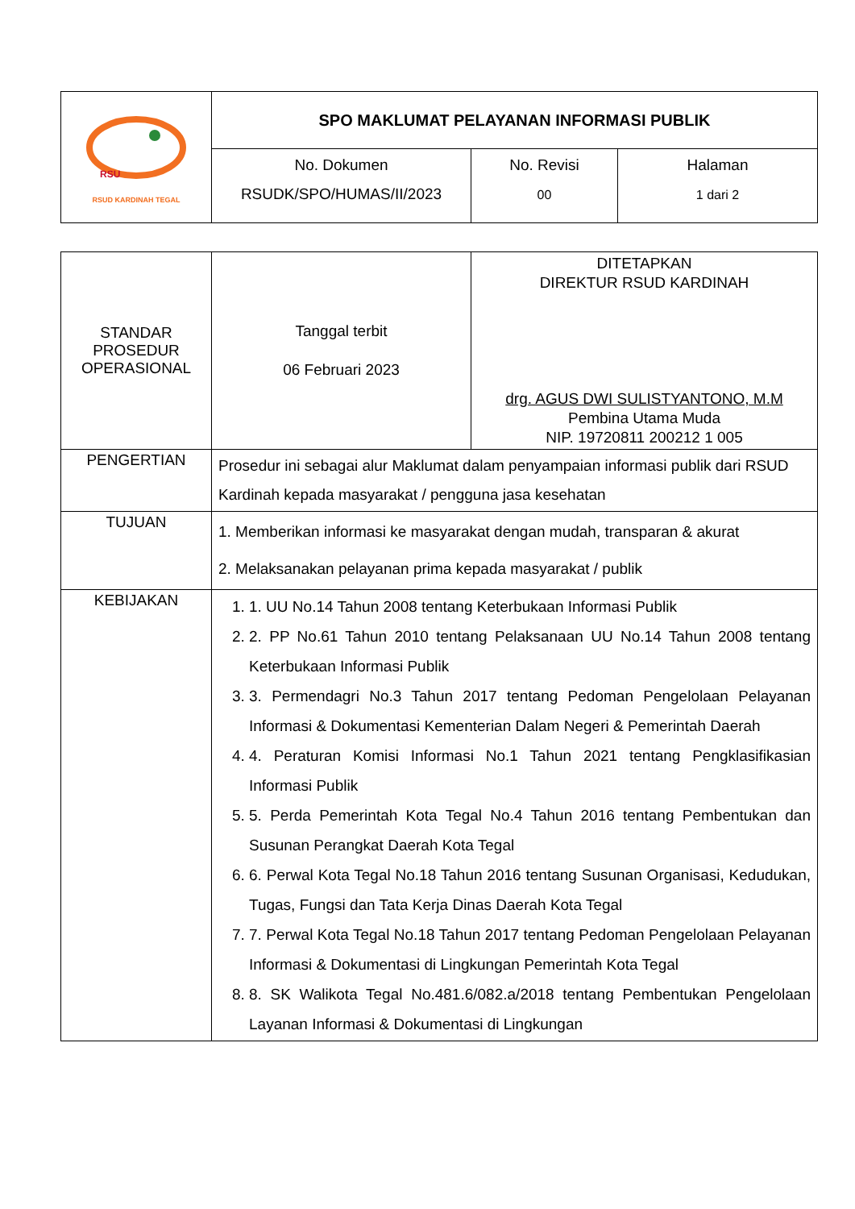| RSU RSUD KARDINAH TEGAL | SPO MAKLUMAT PELAYANAN INFORMASI PUBLIK | | |
| | No. Dokumen RSUDK/SPO/HUMAS/II/2023 | No. Revisi 00 | Halaman 1 dari 2 |
| STANDAR PROSEDUR OPERASIONAL | Tanggal terbit 06 Februari 2023 | DITETAPKAN DIREKTUR RSUD KARDINAH drg. AGUS DWI SULISTYANTONO, M.M Pembina Utama Muda NIP. 19720811 200212 1 005 |
| PENGERTIAN | Prosedur ini sebagai alur Maklumat dalam penyampaian informasi publik dari RSUD Kardinah kepada masyarakat / pengguna jasa kesehatan | |
| TUJUAN | 1. Memberikan informasi ke masyarakat dengan mudah, transparan & akurat 2. Melaksanakan pelayanan prima kepada masyarakat / publik | |
| KEBIJAKAN | 1. 1. UU No.14 Tahun 2008 tentang Keterbukaan Informasi Publik 2. 2. PP No.61 Tahun 2010 tentang Pelaksanaan UU No.14 Tahun 2008 tentang Keterbukaan Informasi Publik 3. 3. Permendagri No.3 Tahun 2017 tentang Pedoman Pengelolaan Pelayanan Informasi & Dokumentasi Kementerian Dalam Negeri & Pemerintah Daerah 4. 4. Peraturan Komisi Informasi No.1 Tahun 2021 tentang Pengklasifikasian Informasi Publik 5. 5. Perda Pemerintah Kota Tegal No.4 Tahun 2016 tentang Pembentukan dan Susunan Perangkat Daerah Kota Tegal 6. 6. Perwal Kota Tegal No.18 Tahun 2016 tentang Susunan Organisasi, Kedudukan, Tugas, Fungsi dan Tata Kerja Dinas Daerah Kota Tegal 7. 7. Perwal Kota Tegal No.18 Tahun 2017 tentang Pedoman Pengelolaan Pelayanan Informasi & Dokumentasi di Lingkungan Pemerintah Kota Tegal 8. 8. SK Walikota Tegal No.481.6/082.a/2018 tentang Pembentukan Pengelolaan Layanan Informasi & Dokumentasi di Lingkungan | |